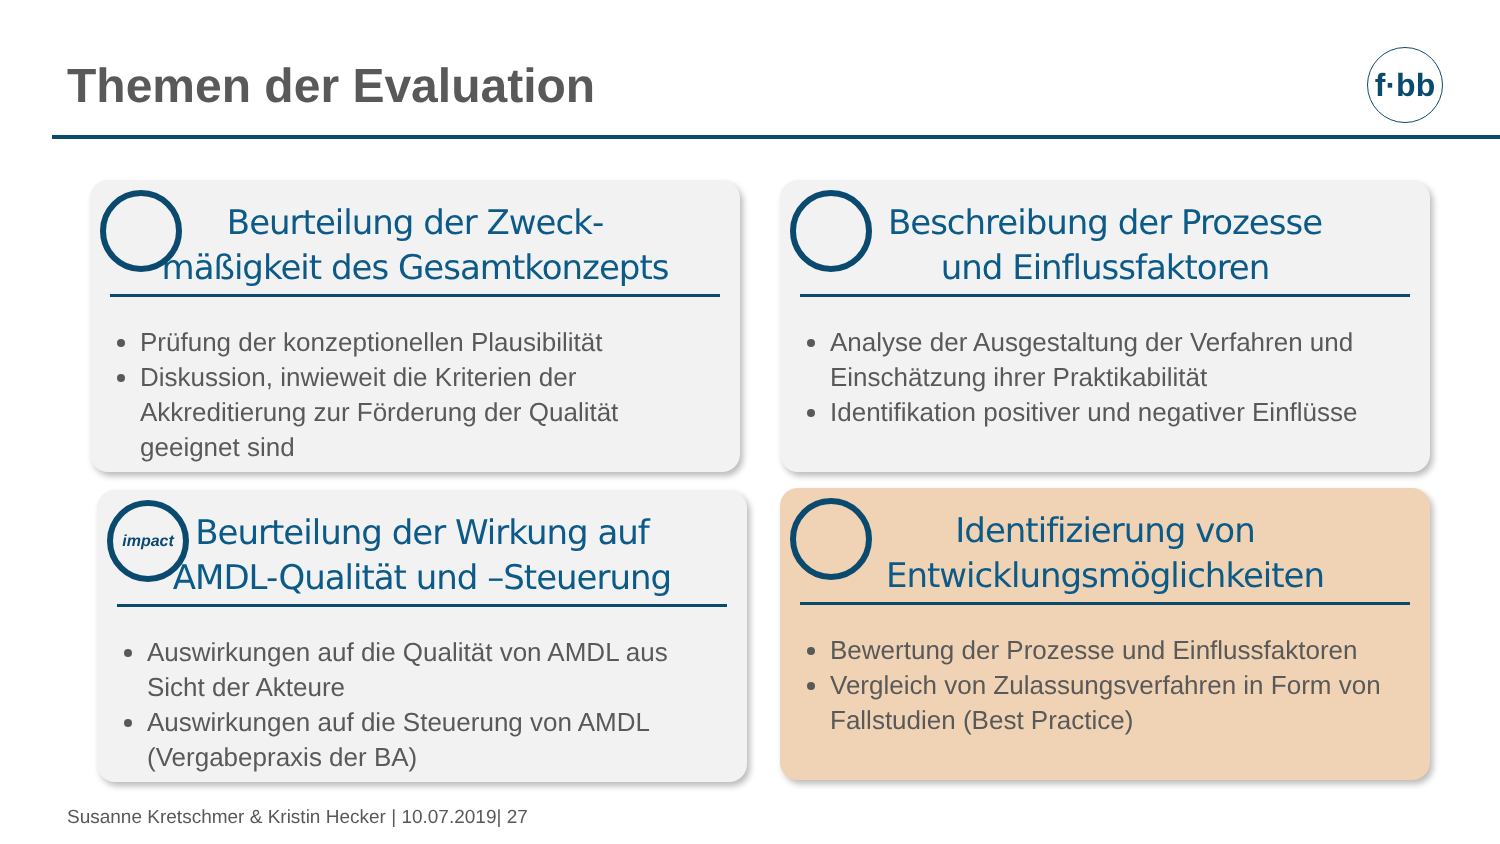Themen der Evaluation
f·bb
Beurteilung der Zweck-
mäßigkeit des Gesamtkonzepts
Prüfung der konzeptionellen Plausibilität
Diskussion, inwieweit die Kriterien der Akkreditierung zur Förderung der Qualität geeignet sind
Beschreibung der Prozesse
und Einflussfaktoren
Analyse der Ausgestaltung der Verfahren und Einschätzung ihrer Praktikabilität
Identifikation positiver und negativer Einflüsse
impact
Beurteilung der Wirkung auf
AMDL-Qualität und –Steuerung
Auswirkungen auf die Qualität von AMDL aus Sicht der Akteure
Auswirkungen auf die Steuerung von AMDL (Vergabepraxis der BA)
Identifizierung von
Entwicklungsmöglichkeiten
Bewertung der Prozesse und Einflussfaktoren
Vergleich von Zulassungsverfahren in Form von Fallstudien (Best Practice)
Susanne Kretschmer & Kristin Hecker | 10.07.2019| 27